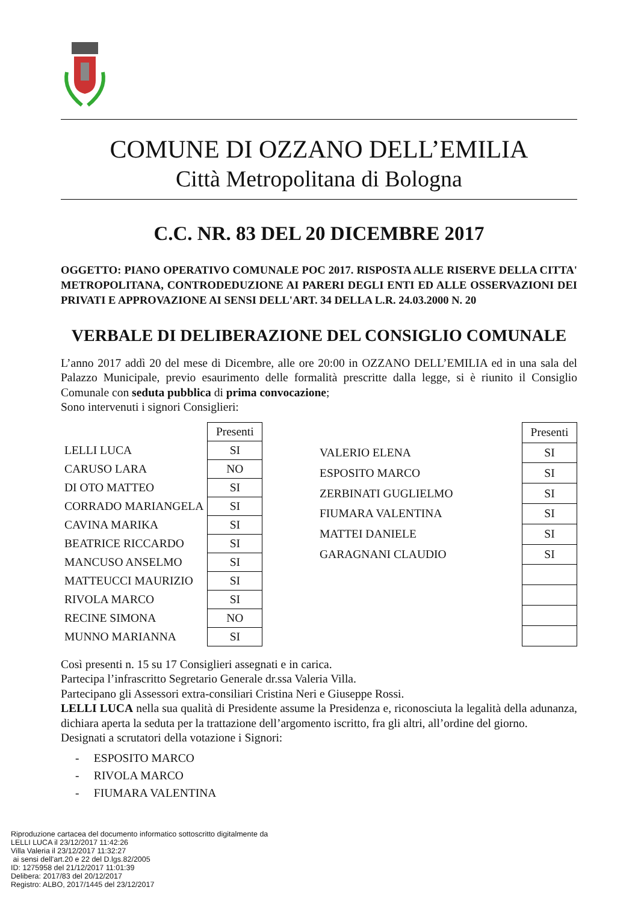COMUNE DI OZZANO DELL’EMILIA
Città Metropolitana di Bologna
C.C. NR. 83 DEL 20 DICEMBRE 2017
OGGETTO: PIANO OPERATIVO COMUNALE POC 2017. RISPOSTA ALLE RISERVE DELLA CITTA' METROPOLITANA, CONTRODEDUZIONE AI PARERI DEGLI ENTI ED ALLE OSSERVAZIONI DEI PRIVATI E APPROVAZIONE AI SENSI DELL'ART. 34 DELLA L.R. 24.03.2000 N. 20
VERBALE DI DELIBERAZIONE DEL CONSIGLIO COMUNALE
L’anno 2017 addì 20 del mese di Dicembre, alle ore 20:00 in OZZANO DELL’EMILIA ed in una sala del Palazzo Municipale, previo esaurimento delle formalità prescritte dalla legge, si è riunito il Consiglio Comunale con seduta pubblica di prima convocazione;
Sono intervenuti i signori Consiglieri:
| | Presenti |
| LELLI LUCA | SI |
| CARUSO LARA | NO |
| DI OTO MATTEO | SI |
| CORRADO MARIANGELA | SI |
| CAVINA MARIKA | SI |
| BEATRICE RICCARDO | SI |
| MANCUSO ANSELMO | SI |
| MATTEUCCI MAURIZIO | SI |
| RIVOLA MARCO | SI |
| RECINE SIMONA | NO |
| MUNNO MARIANNA | SI |
| | Presenti |
| VALERIO ELENA | SI |
| ESPOSITO MARCO | SI |
| ZERBINATI GUGLIELMO | SI |
| FIUMARA VALENTINA | SI |
| MATTEI DANIELE | SI |
| GARAGNANI CLAUDIO | SI |
Così presenti n. 15 su 17 Consiglieri assegnati e in carica.
Partecipa l’infrascritto Segretario Generale dr.ssa Valeria Villa.
Partecipano gli Assessori extra-consiliari Cristina Neri e Giuseppe Rossi.
LELLI LUCA nella sua qualità di Presidente assume la Presidenza e, riconosciuta la legalità della adunanza, dichiara aperta la seduta per la trattazione dell’argomento iscritto, fra gli altri, all’ordine del giorno.
Designati a scrutatori della votazione i Signori:
- ESPOSITO MARCO
- RIVOLA MARCO
- FIUMARA VALENTINA
Riproduzione cartacea del documento informatico sottoscritto digitalmente da
LELLI LUCA il 23/12/2017 11:42:26
Villa Valeria il 23/12/2017 11:32:27
ai sensi dell'art.20 e 22 del D.lgs.82/2005
ID: 1275958 del 21/12/2017 11:01:39
Delibera: 2017/83 del 20/12/2017
Registro: ALBO, 2017/1445 del 23/12/2017